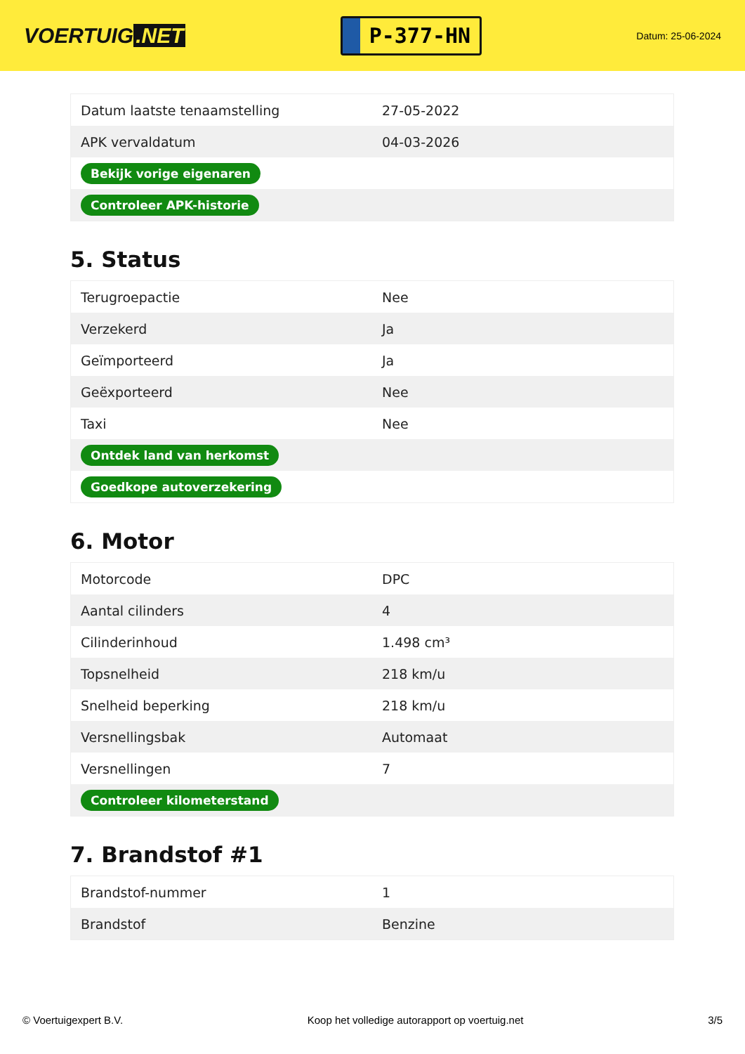VOERTUIG.NET
P-377-HN
Datum: 25-06-2024
| Datum laatste tenaamstelling | 27-05-2022 |
| APK vervaldatum | 04-03-2026 |
| Bekijk vorige eigenaren | |
| Controleer APK-historie | |
5. Status
| Terugroepactie | Nee |
| Verzekerd | Ja |
| Geïmporteerd | Ja |
| Geëxporteerd | Nee |
| Taxi | Nee |
| Ontdek land van herkomst | |
| Goedkope autoverzekering | |
6. Motor
| Motorcode | DPC |
| Aantal cilinders | 4 |
| Cilinderinhoud | 1.498 cm³ |
| Topsnelheid | 218 km/u |
| Snelheid beperking | 218 km/u |
| Versnellingsbak | Automaat |
| Versnellingen | 7 |
| Controleer kilometerstand | |
7. Brandstof #1
| Brandstof-nummer | 1 |
| Brandstof | Benzine |
© Voertuigexpert B.V. Koop het volledige autorapport op voertuig.net 3/5